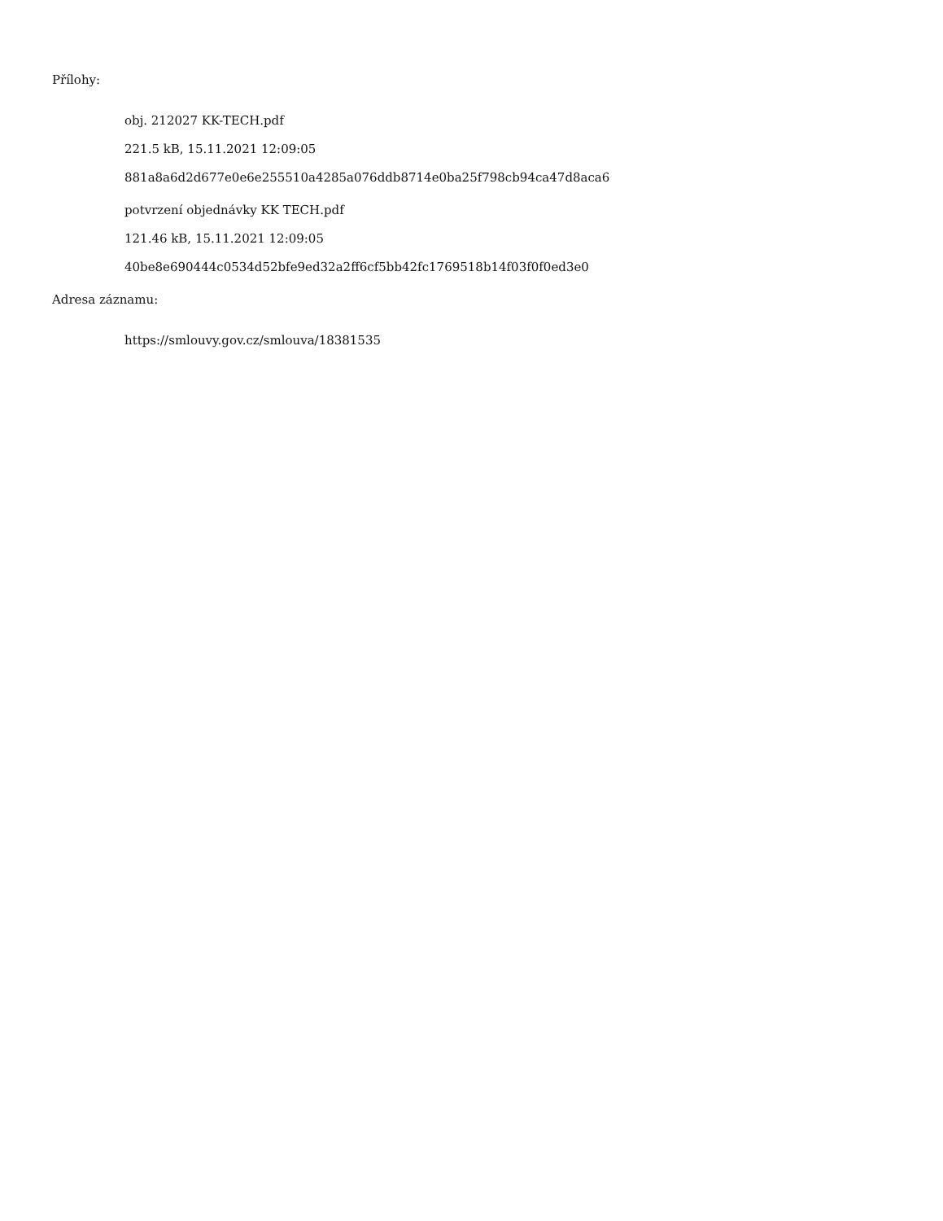Přílohy:
obj. 212027 KK-TECH.pdf
221.5 kB, 15.11.2021 12:09:05
881a8a6d2d677e0e6e255510a4285a076ddb8714e0ba25f798cb94ca47d8aca6
potvrzení objednávky KK TECH.pdf
121.46 kB, 15.11.2021 12:09:05
40be8e690444c0534d52bfe9ed32a2ff6cf5bb42fc1769518b14f03f0f0ed3e0
Adresa záznamu:
https://smlouvy.gov.cz/smlouva/18381535